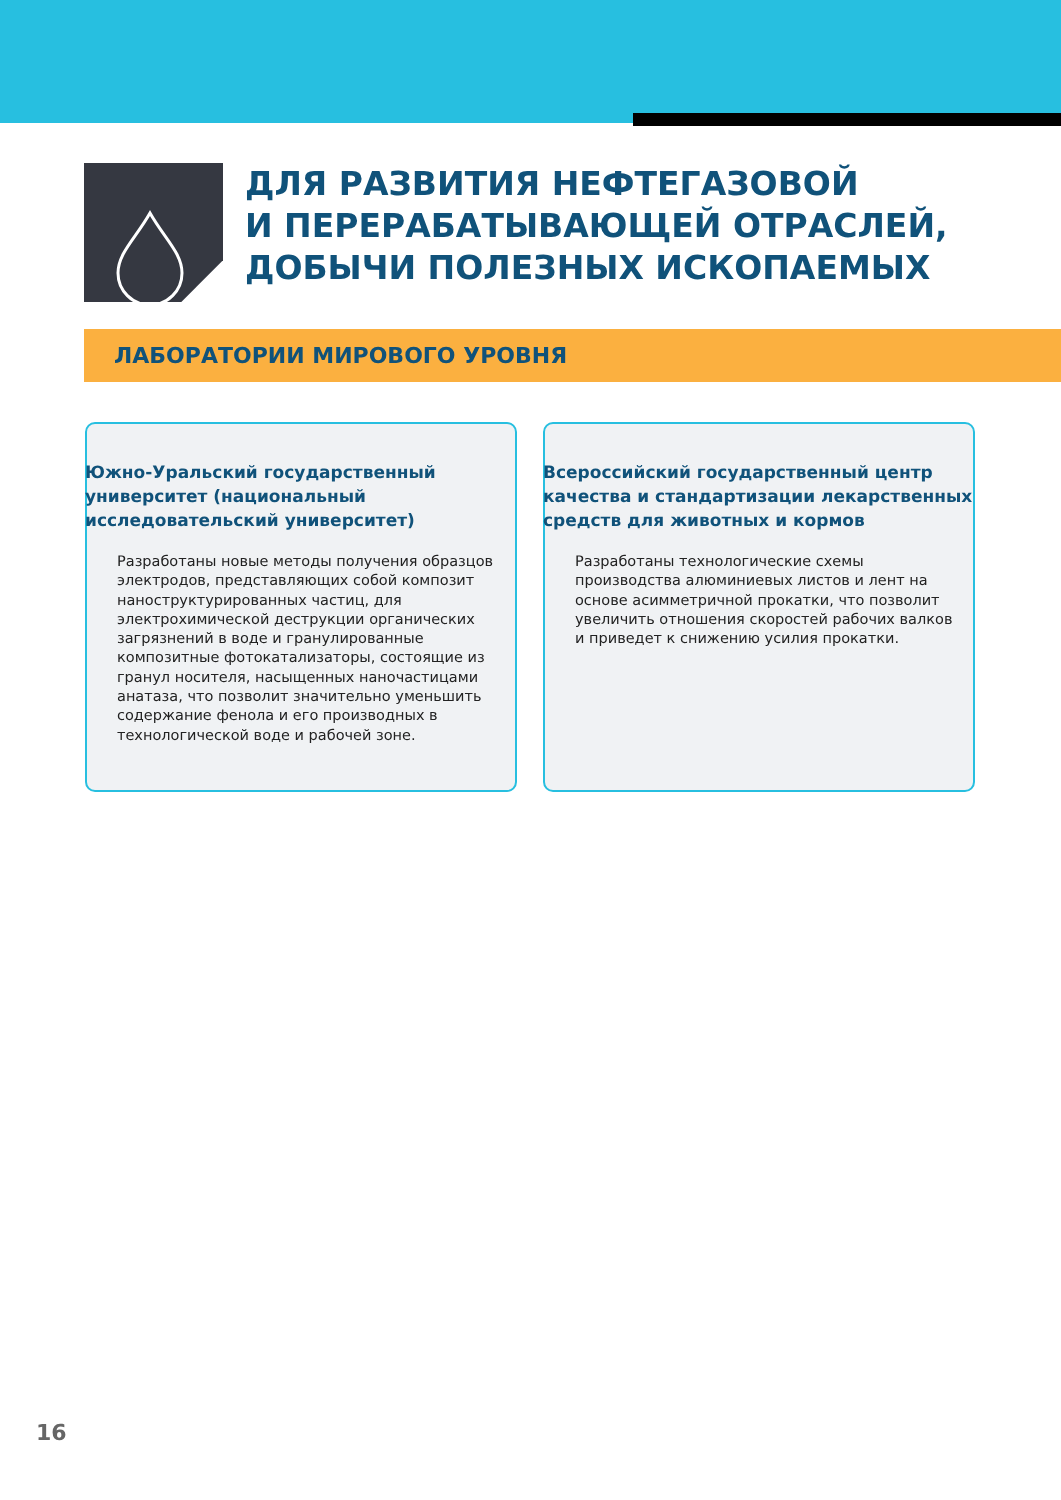ДЛЯ РАЗВИТИЯ НЕФТЕГАЗОВОЙ
И ПЕРЕРАБАТЫВАЮЩЕЙ ОТРАСЛЕЙ,
ДОБЫЧИ ПОЛЕЗНЫХ ИСКОПАЕМЫХ
ЛАБОРАТОРИИ МИРОВОГО УРОВНЯ
Южно-Уральский государственный университет (национальный исследовательский университет)
Разработаны новые методы получения образцов электродов, представляющих собой композит наноструктурированных частиц, для электрохимической деструкции органических загрязнений в воде и гранулированные композитные фотокатализаторы, состоящие из гранул носителя, насыщенных наночастицами анатаза, что позволит значительно уменьшить содержание фенола и его производных в технологической воде и рабочей зоне.
Всероссийский государственный центр качества и стандартизации лекарственных средств для животных и кормов
Разработаны технологические схемы производства алюминиевых листов и лент на основе асимметричной прокатки, что позволит увеличить отношения скоростей рабочих валков и приведет к снижению усилия прокатки.
16